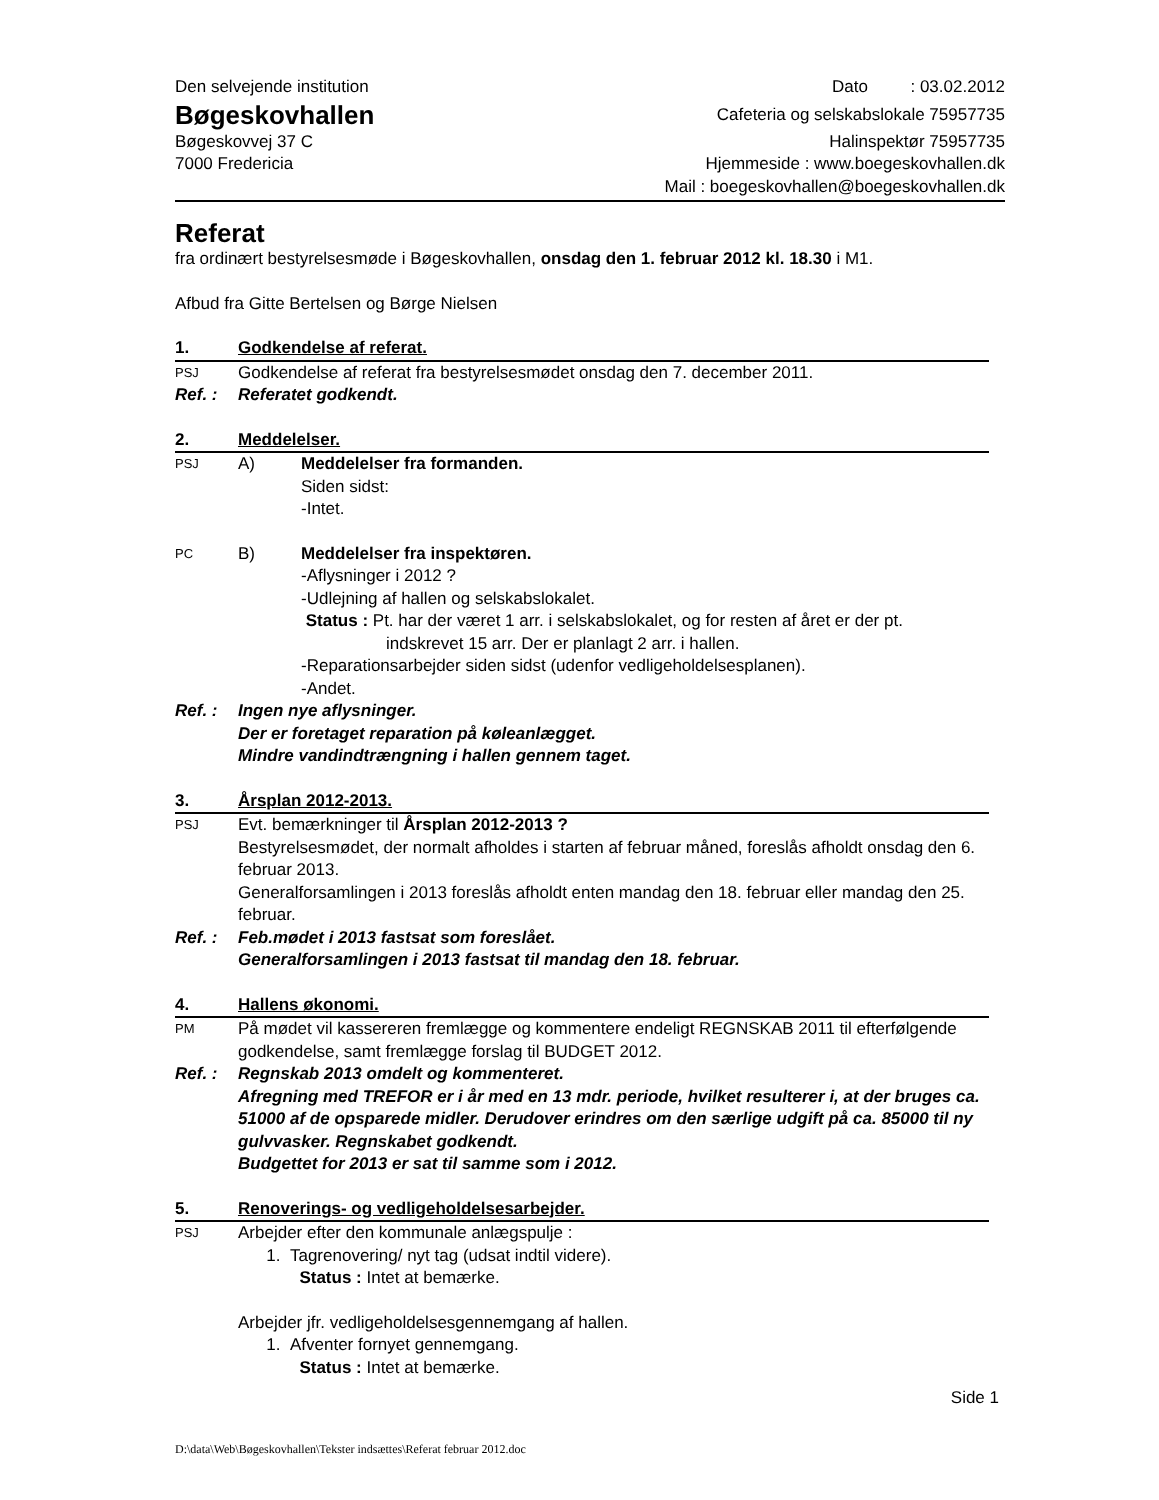Den selvejende institution
Bøgeskovhallen
Bøgeskovvej 37 C
7000 Fredericia
Dato : 03.02.2012
Cafeteria og selskabslokale 75957735
Halinspektør 75957735
Hjemmeside : www.boegeskovhallen.dk
Mail : boegeskovhallen@boegeskovhallen.dk
Referat
fra ordinært bestyrelsesmøde i Bøgeskovhallen, onsdag den 1. februar 2012 kl. 18.30 i M1.
Afbud fra Gitte Bertelsen og Børge Nielsen
1. Godkendelse af referat.
PSJ Godkendelse af referat fra bestyrelsesmødet onsdag den 7. december 2011.
Ref. : Referatet godkendt.
2. Meddelelser.
PSJ A) Meddelelser fra formanden.
Siden sidst:
-Intet.
PC B) Meddelelser fra inspektøren.
-Aflysninger i 2012 ?
-Udlejning af hallen og selskabslokalet.
Status : Pt. har der været 1 arr. i selskabslokalet, og for resten af året er der pt.
indskrevet 15 arr. Der er planlagt 2 arr. i hallen.
-Reparationsarbejder siden sidst (udenfor vedligeholdelsesplanen).
-Andet.
Ref. : Ingen nye aflysninger.
Der er foretaget reparation på køleanlægget.
Mindre vandindtrængning i hallen gennem taget.
3. Årsplan 2012-2013.
PSJ Evt. bemærkninger til Årsplan 2012-2013 ?
Bestyrelsesmødet, der normalt afholdes i starten af februar måned, foreslås afholdt onsdag den 6. februar 2013.
Generalforsamlingen i 2013 foreslås afholdt enten mandag den 18. februar eller mandag den 25. februar.
Ref. : Feb.mødet i 2013 fastsat som foreslået.
Generalforsamlingen i 2013 fastsat til mandag den 18. februar.
4. Hallens økonomi.
PM På mødet vil kassereren fremlægge og kommentere endeligt REGNSKAB 2011 til efterfølgende godkendelse, samt fremlægge forslag til BUDGET 2012.
Ref. : Regnskab 2013 omdelt og kommenteret.
Afregning med TREFOR er i år med en 13 mdr. periode, hvilket resulterer i, at der bruges ca. 51000 af de opsparede midler. Derudover erindres om den særlige udgift på ca. 85000 til ny gulvvasker. Regnskabet godkendt.
Budgettet for 2013 er sat til samme som i 2012.
5. Renoverings- og vedligeholdelsesarbejder.
PSJ Arbejder efter den kommunale anlægspulje :
1. Tagrenovering/ nyt tag (udsat indtil videre).
Status : Intet at bemærke.
Arbejder jfr. vedligeholdelsesgennemgang af hallen.
1. Afventer fornyet gennemgang.
Status : Intet at bemærke.
Side 1
D:\data\Web\Bøgeskovhallen\Tekster indsættes\Referat februar 2012.doc